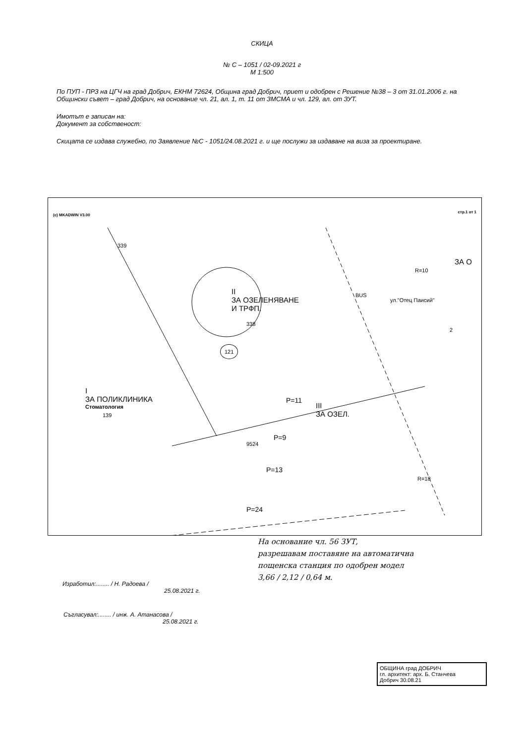СКИЦА
№ С – 1051 / 02-09.2021 г
М 1:500
По ПУП - ПРЗ на ЦГЧ на град Добрич, ЕКНМ 72624, Община град Добрич, приет и одобрен с Решение №38 – 3 от 31.01.2006 г. на Общински съвет – град Добрич, на основание чл. 21, ал. 1, т. 11 от ЗМСМА и чл. 129, ал. от ЗУТ.
Имотът е записан на:
Документ за собственост:
Скицата се издава служебно, по Заявление №С - 1051/24.08.2021 г. и ще послужи за издаване на виза за проектиране.
(c) MKADWIN V3.00
стр.1 от 1
339
II
ЗА ОЗЕЛЕНЯВАНЕ
И ТРФП.
338
121
I
ЗА ПОЛИКЛИНИКА
Стоматология
139
III
ЗА ОЗЕЛ.
BUS
ул."Отец Паисий"
ЗА О
2
R=10
R=18
P=11
P=9
9524
P=13
P=24
На основание чл. 56 ЗУТ,
разрешавам поставяне на автоматична
пощенска станция по одобрен модел
3,66 / 2,12 / 0,64 м.
Изработил:........ / Н. Радоева /
25.08.2021 г.
Съгласувал:........ / инж. А. Атанасова /
25.08.2021 г.
ОБЩИНА град ДОБРИЧ
гл. архитект: арх. Б. Станчева
Добрич 30.08.21